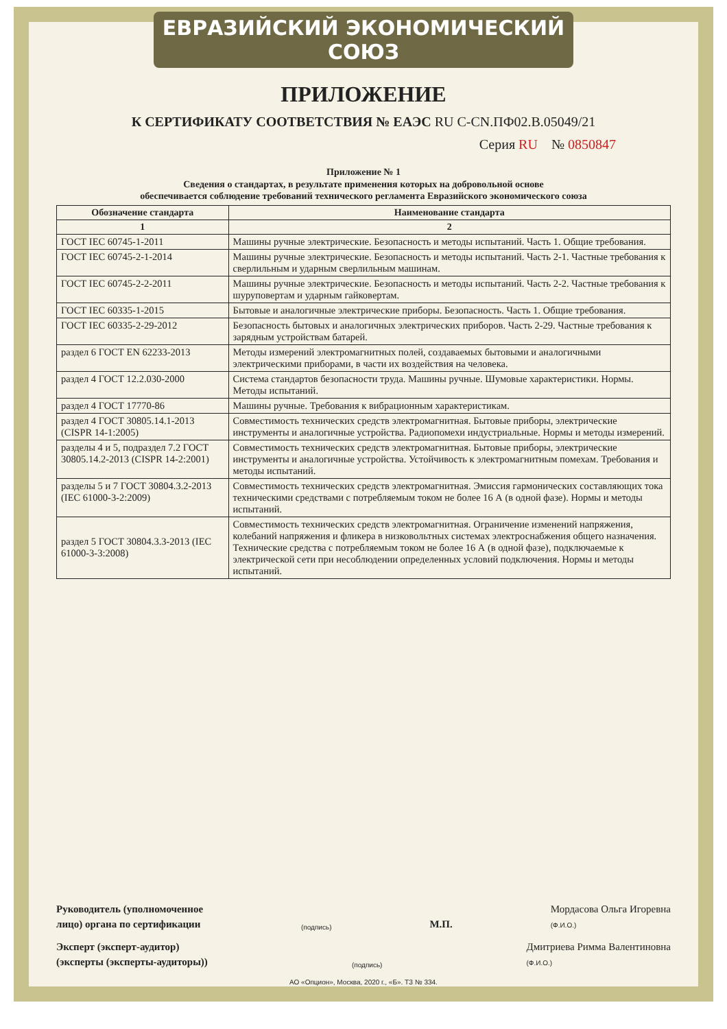ЕВРАЗИЙСКИЙ ЭКОНОМИЧЕСКИЙ СОЮЗ
ПРИЛОЖЕНИЕ
К СЕРТИФИКАТУ СООТВЕТСТВИЯ № ЕАЭС RU C-CN.ПФ02.В.05049/21
Серия RU № 0850847
Приложение № 1
Сведения о стандартах, в результате применения которых на добровольной основе
обеспечивается соблюдение требований технического регламента Евразийского экономического союза
| Обозначение стандарта | Наименование стандарта |
| --- | --- |
| 1 | 2 |
| ГОСТ IEC 60745-1-2011 | Машины ручные электрические. Безопасность и методы испытаний. Часть 1. Общие требования. |
| ГОСТ IEC 60745-2-1-2014 | Машины ручные электрические. Безопасность и методы испытаний. Часть 2-1. Частные требования к сверлильным и ударным сверлильным машинам. |
| ГОСТ IEC 60745-2-2-2011 | Машины ручные электрические. Безопасность и методы испытаний. Часть 2-2. Частные требования к шуруповертам и ударным гайковертам. |
| ГОСТ IEC 60335-1-2015 | Бытовые и аналогичные электрические приборы. Безопасность. Часть 1. Общие требования. |
| ГОСТ IEC 60335-2-29-2012 | Безопасность бытовых и аналогичных электрических приборов. Часть 2-29. Частные требования к зарядным устройствам батарей. |
| раздел 6 ГОСТ EN 62233-2013 | Методы измерений электромагнитных полей, создаваемых бытовыми и аналогичными электрическими приборами, в части их воздействия на человека. |
| раздел 4 ГОСТ 12.2.030-2000 | Система стандартов безопасности труда. Машины ручные. Шумовые характеристики. Нормы. Методы испытаний. |
| раздел 4 ГОСТ 17770-86 | Машины ручные. Требования к вибрационным характеристикам. |
| раздел 4 ГОСТ 30805.14.1-2013 (CISPR 14-1:2005) | Совместимость технических средств электромагнитная. Бытовые приборы, электрические инструменты и аналогичные устройства. Радиопомехи индустриальные. Нормы и методы измерений. |
| разделы 4 и 5, подраздел 7.2 ГОСТ 30805.14.2-2013 (CISPR 14-2:2001) | Совместимость технических средств электромагнитная. Бытовые приборы, электрические инструменты и аналогичные устройства. Устойчивость к электромагнитным помехам. Требования и методы испытаний. |
| разделы 5 и 7 ГОСТ 30804.3.2-2013 (IEC 61000-3-2:2009) | Совместимость технических средств электромагнитная. Эмиссия гармонических составляющих тока техническими средствами с потребляемым током не более 16 А (в одной фазе). Нормы и методы испытаний. |
| раздел 5 ГОСТ 30804.3.3-2013 (IEC 61000-3-3:2008) | Совместимость технических средств электромагнитная. Ограничение изменений напряжения, колебаний напряжения и фликера в низковольтных системах электроснабжения общего назначения. Технические средства с потребляемым током не более 16 А (в одной фазе), подключаемые к электрической сети при несоблюдении определенных условий подключения. Нормы и методы испытаний. |
Руководитель (уполномоченное
лицо) органа по сертификации (подпись) М.П. Мордасова Ольга Игоревна
(Ф.И.О.)
Эксперт (эксперт-аудитор)
(эксперты (эксперты-аудиторы)) (подпись) Дмитриева Римма Валентиновна
(Ф.И.О.)
АО «Опцион», Москва, 2020 г., «Б». ТЗ № 334.